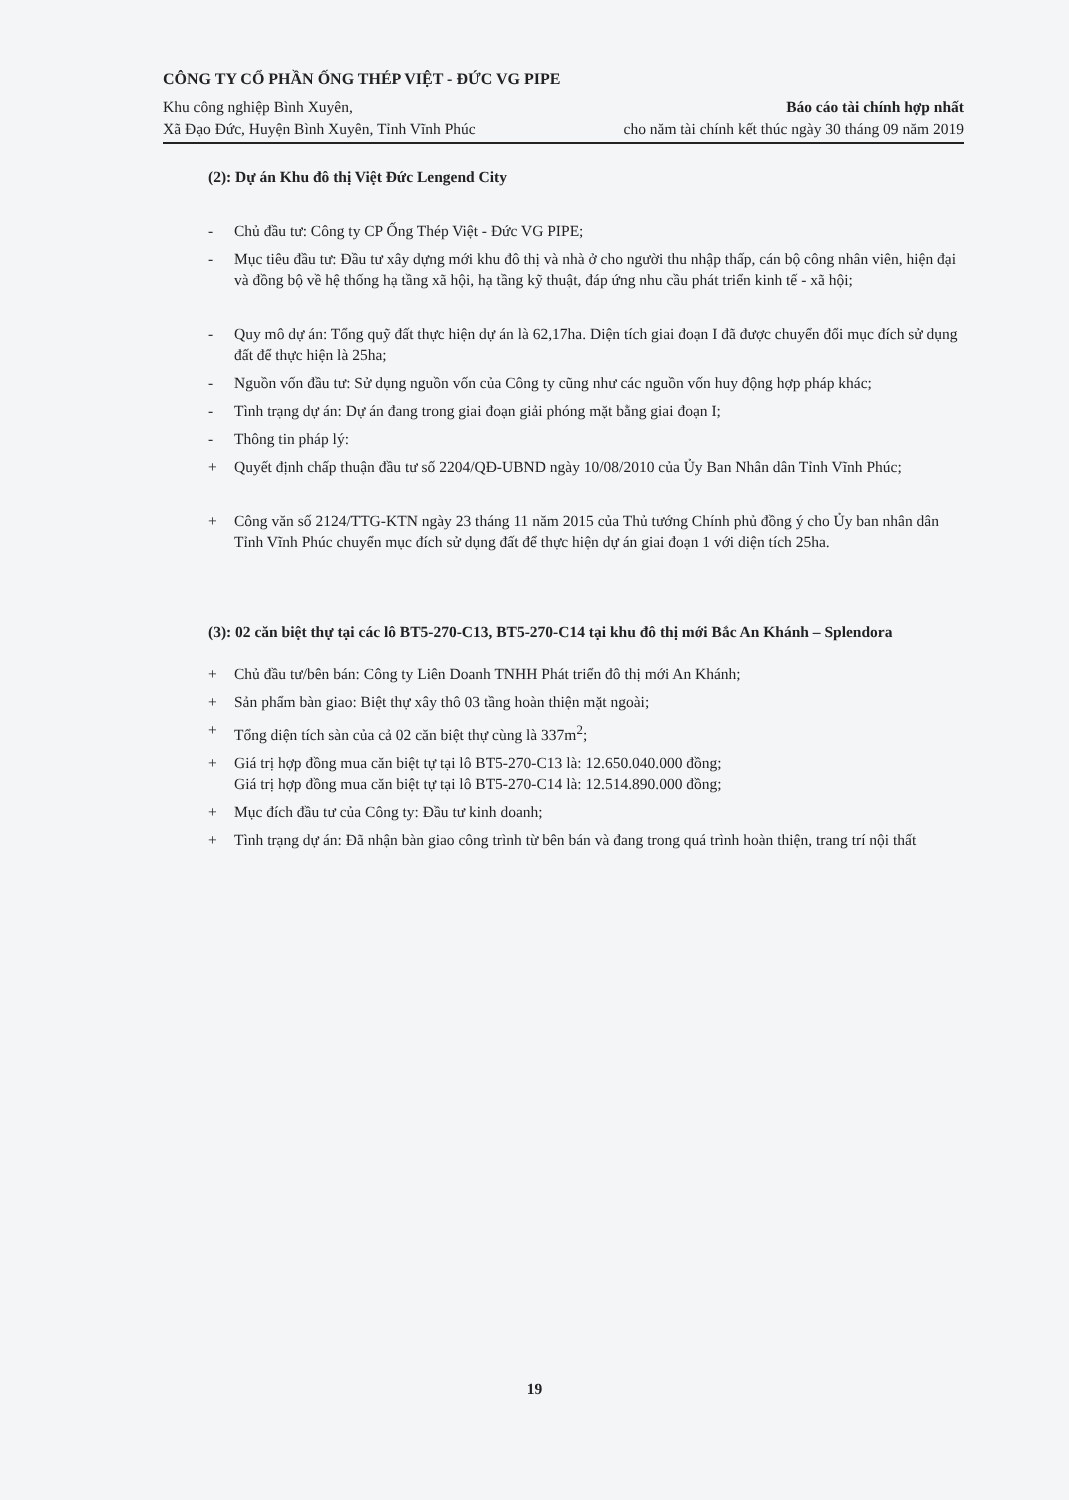CÔNG TY CỔ PHẦN ỐNG THÉP VIỆT - ĐỨC VG PIPE
Khu công nghiệp Bình Xuyên,
Xã Đạo Đức, Huyện Bình Xuyên, Tỉnh Vĩnh Phúc
Báo cáo tài chính hợp nhất
cho năm tài chính kết thúc ngày 30 tháng 09 năm 2019
(2): Dự án Khu đô thị Việt Đức Lengend City
- Chủ đầu tư: Công ty CP Ống Thép Việt - Đức VG PIPE;
- Mục tiêu đầu tư: Đầu tư xây dựng mới khu đô thị và nhà ở cho người thu nhập thấp, cán bộ công nhân viên, hiện đại và đồng bộ về hệ thống hạ tầng xã hội, hạ tầng kỹ thuật, đáp ứng nhu cầu phát triển kinh tế - xã hội;
- Quy mô dự án: Tổng quỹ đất thực hiện dự án là 62,17ha. Diện tích giai đoạn I đã được chuyển đổi mục đích sử dụng đất để thực hiện là 25ha;
- Nguồn vốn đầu tư: Sử dụng nguồn vốn của Công ty cũng như các nguồn vốn huy động hợp pháp khác;
- Tình trạng dự án: Dự án đang trong giai đoạn giải phóng mặt bằng giai đoạn I;
- Thông tin pháp lý:
+ Quyết định chấp thuận đầu tư số 2204/QĐ-UBND ngày 10/08/2010 của Ủy Ban Nhân dân Tỉnh Vĩnh Phúc;
+ Công văn số 2124/TTG-KTN ngày 23 tháng 11 năm 2015 của Thủ tướng Chính phủ đồng ý cho Ủy ban nhân dân Tỉnh Vĩnh Phúc chuyển mục đích sử dụng đất để thực hiện dự án giai đoạn 1 với diện tích 25ha.
(3): 02 căn biệt thự tại các lô BT5-270-C13, BT5-270-C14 tại khu đô thị mới Bắc An Khánh – Splendora
+ Chủ đầu tư/bên bán: Công ty Liên Doanh TNHH Phát triển đô thị mới An Khánh;
+ Sản phẩm bàn giao: Biệt thự xây thô 03 tầng hoàn thiện mặt ngoài;
+ Tổng diện tích sàn của cả 02 căn biệt thự cùng là 337m<sup>2</sup>;
+ Giá trị hợp đồng mua căn biệt tự tại lô BT5-270-C13 là: 12.650.040.000 đồng;
Giá trị hợp đồng mua căn biệt tự tại lô BT5-270-C14 là: 12.514.890.000 đồng;
+ Mục đích đầu tư của Công ty: Đầu tư kinh doanh;
+ Tình trạng dự án: Đã nhận bàn giao công trình từ bên bán và đang trong quá trình hoàn thiện, trang trí nội thất
19